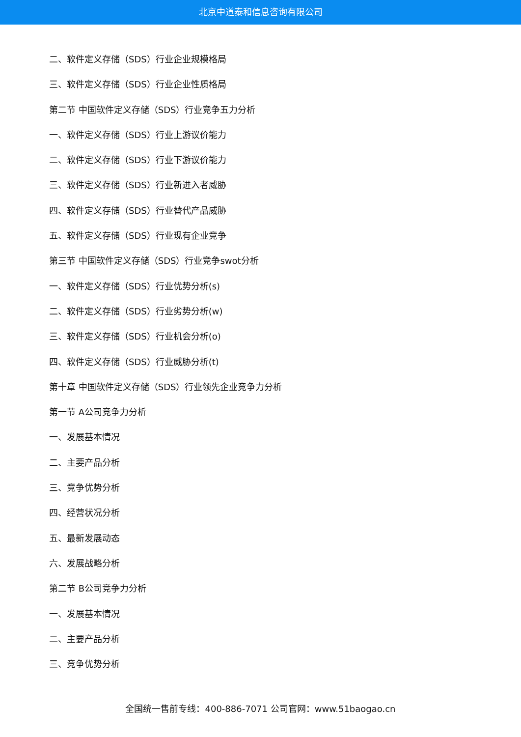北京中道泰和信息咨询有限公司
二、软件定义存储（SDS）行业企业规模格局
三、软件定义存储（SDS）行业企业性质格局
第二节 中国软件定义存储（SDS）行业竞争五力分析
一、软件定义存储（SDS）行业上游议价能力
二、软件定义存储（SDS）行业下游议价能力
三、软件定义存储（SDS）行业新进入者威胁
四、软件定义存储（SDS）行业替代产品威胁
五、软件定义存储（SDS）行业现有企业竞争
第三节 中国软件定义存储（SDS）行业竞争swot分析
一、软件定义存储（SDS）行业优势分析(s)
二、软件定义存储（SDS）行业劣势分析(w)
三、软件定义存储（SDS）行业机会分析(o)
四、软件定义存储（SDS）行业威胁分析(t)
第十章 中国软件定义存储（SDS）行业领先企业竞争力分析
第一节 A公司竞争力分析
一、发展基本情况
二、主要产品分析
三、竞争优势分析
四、经营状况分析
五、最新发展动态
六、发展战略分析
第二节 B公司竞争力分析
一、发展基本情况
二、主要产品分析
三、竞争优势分析
全国统一售前专线：400-886-7071 公司官网：www.51baogao.cn